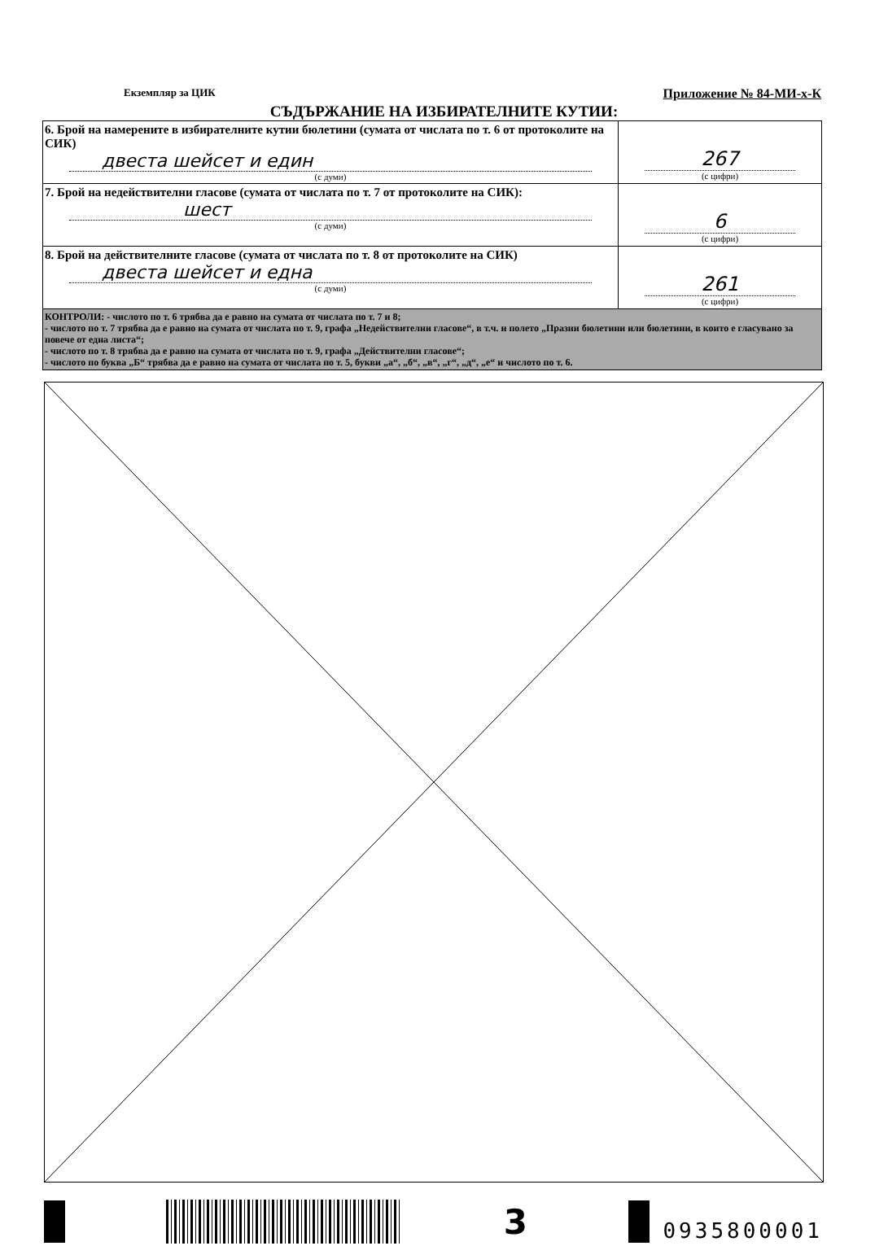Екземпляр за ЦИК Приложение № 84-МИ-х-К
СЪДЪРЖАНИЕ НА ИЗБИРАТЕЛНИТЕ КУТИИ:
| 6. Брой на намерените в избирателните кутии бюлетини (сумата от числата по т. 6 от протоколите на СИК) двеста шейсет и един (с думи) | 267 (с цифри) |
| 7. Брой на недействителни гласове (сумата от числата по т. 7 от протоколите на СИК): шест (с думи) | 6 (с цифри) |
| 8. Брой на действителните гласове (сумата от числата по т. 8 от протоколите на СИК) двеста шейсет и една (с думи) | 261 (с цифри) |
| КОНТРОЛИ: - числото по т. 6 трябва да е равно на сумата от числата по т. 7 и 8; - числото по т. 7 трябва да е равно на сумата от числата по т. 9, графа „Недействителни гласове“, в т.ч. и полето „Празни бюлетини или бюлетини, в които е гласувано за повече от една листа“; - числото по т. 8 трябва да е равно на сумата от числата по т. 9, графа „Действителни гласове“; - числото по буква „Б“ трябва да е равно на сумата от числата по т. 5, букви „а“, „б“, „в“, „г“, „д“, „е“ и числото по т. 6. | |
3
0935800001